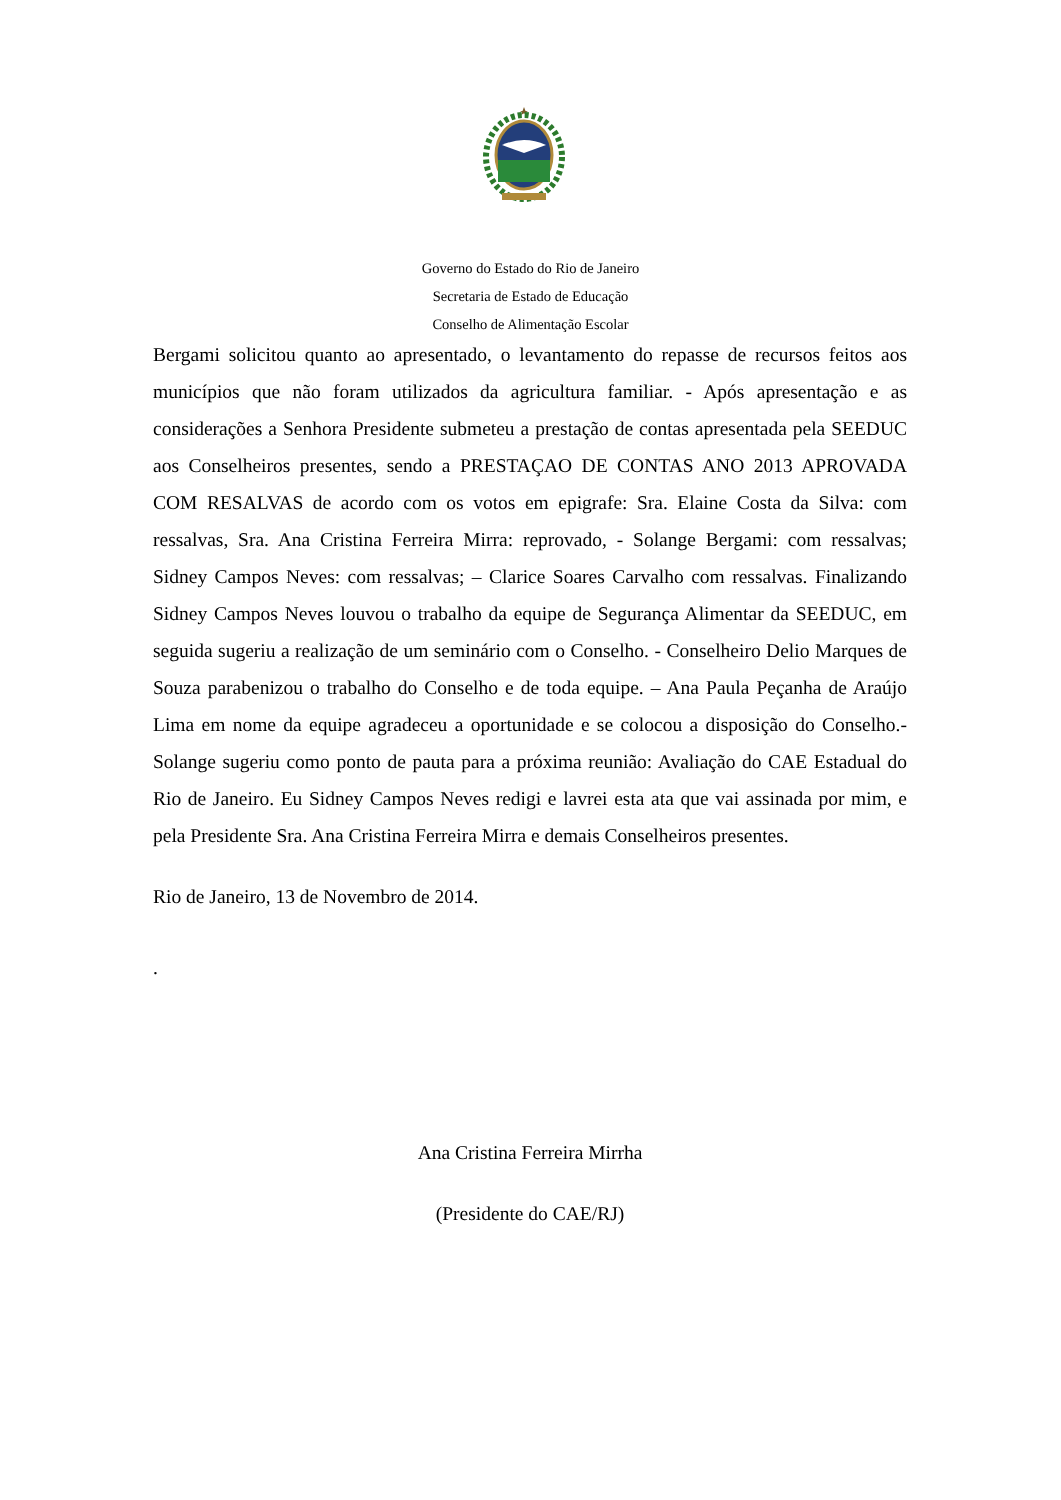Governo do Estado do Rio de Janeiro
Secretaria de Estado de Educação
Conselho de Alimentação Escolar
Bergami solicitou quanto ao apresentado, o levantamento do repasse de recursos feitos aos municípios que não foram utilizados da agricultura familiar. - Após apresentação e as considerações a Senhora Presidente submeteu a prestação de contas apresentada pela SEEDUC aos Conselheiros presentes, sendo a PRESTAÇAO DE CONTAS ANO 2013 APROVADA COM RESALVAS de acordo com os votos em epigrafe: Sra. Elaine Costa da Silva: com ressalvas, Sra. Ana Cristina Ferreira Mirra: reprovado, - Solange Bergami: com ressalvas; Sidney Campos Neves: com ressalvas; – Clarice Soares Carvalho com ressalvas. Finalizando Sidney Campos Neves louvou o trabalho da equipe de Segurança Alimentar da SEEDUC, em seguida sugeriu a realização de um seminário com o Conselho. - Conselheiro Delio Marques de Souza parabenizou o trabalho do Conselho e de toda equipe. – Ana Paula Peçanha de Araújo Lima em nome da equipe agradeceu a oportunidade e se colocou a disposição do Conselho.- Solange sugeriu como ponto de pauta para a próxima reunião: Avaliação do CAE Estadual do Rio de Janeiro. Eu Sidney Campos Neves redigi e lavrei esta ata que vai assinada por mim, e pela Presidente Sra. Ana Cristina Ferreira Mirra e demais Conselheiros presentes.
Rio de Janeiro, 13 de Novembro de 2014.
.
Ana Cristina Ferreira Mirrha
(Presidente do CAE/RJ)